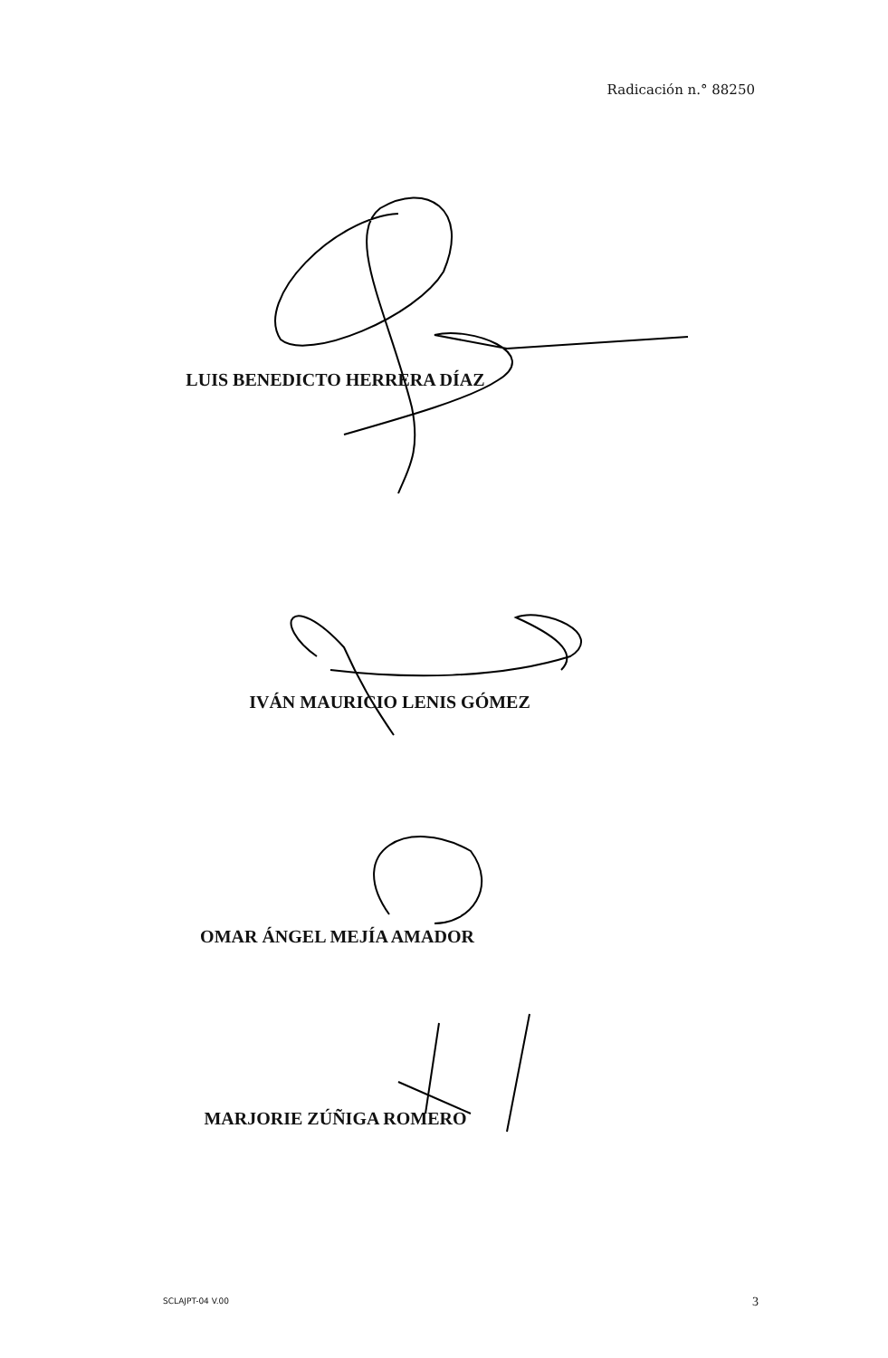Radicación n.° 88250
LUIS BENEDICTO HERRERA DÍAZ
IVÁN MAURICIO LENIS GÓMEZ
OMAR ÁNGEL MEJÍA AMADOR
MARJORIE ZÚÑIGA ROMERO
SCLAJPT-04 V.00 3